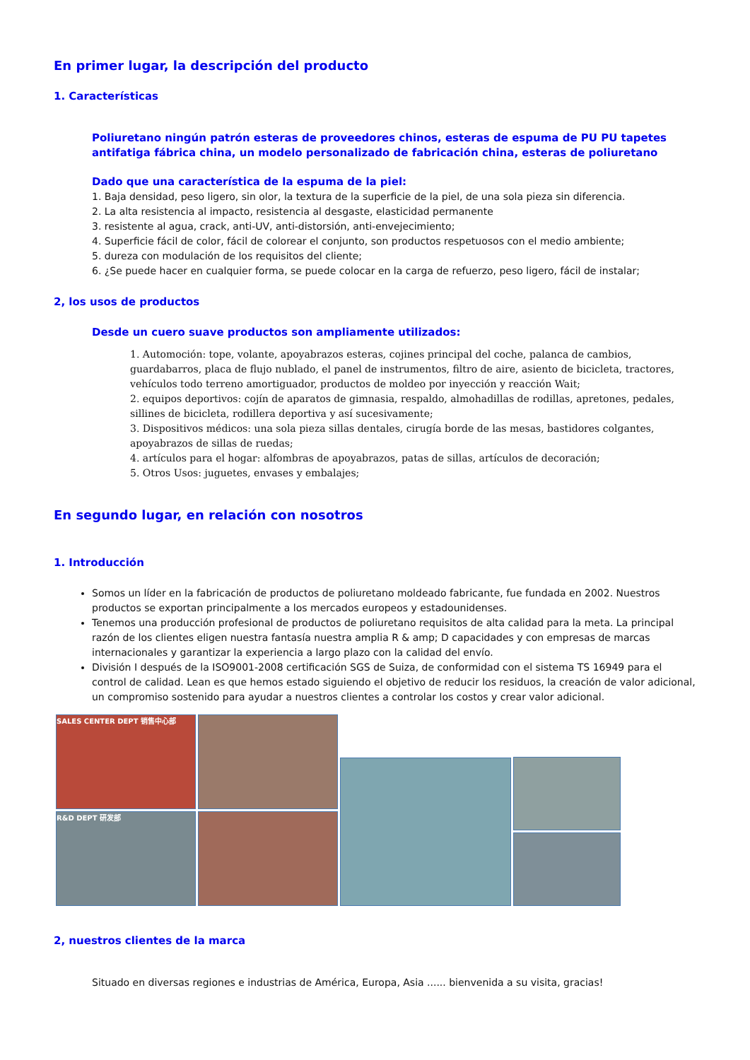En primer lugar, la descripción del producto
1. Características
Poliuretano ningún patrón esteras de proveedores chinos, esteras de espuma de PU PU tapetes antifatiga fábrica china, un modelo personalizado de fabricación china, esteras de poliuretano
Dado que una característica de la espuma de la piel:
1. Baja densidad, peso ligero, sin olor, la textura de la superficie de la piel, de una sola pieza sin diferencia.
2. La alta resistencia al impacto, resistencia al desgaste, elasticidad permanente
3. resistente al agua, crack, anti-UV, anti-distorsión, anti-envejecimiento;
4. Superficie fácil de color, fácil de colorear el conjunto, son productos respetuosos con el medio ambiente;
5. dureza con modulación de los requisitos del cliente;
6. ¿Se puede hacer en cualquier forma, se puede colocar en la carga de refuerzo, peso ligero, fácil de instalar;
2, los usos de productos
Desde un cuero suave productos son ampliamente utilizados:
1. Automoción: tope, volante, apoyabrazos esteras, cojines principal del coche, palanca de cambios, guardabarros, placa de flujo nublado, el panel de instrumentos, filtro de aire, asiento de bicicleta, tractores, vehículos todo terreno amortiguador, productos de moldeo por inyección y reacción Wait;
2. equipos deportivos: cojín de aparatos de gimnasia, respaldo, almohadillas de rodillas, apretones, pedales, sillines de bicicleta, rodillera deportiva y así sucesivamente;
3. Dispositivos médicos: una sola pieza sillas dentales, cirugía borde de las mesas, bastidores colgantes, apoyabrazos de sillas de ruedas;
4. artículos para el hogar: alfombras de apoyabrazos, patas de sillas, artículos de decoración;
5. Otros Usos: juguetes, envases y embalajes;
En segundo lugar, en relación con nosotros
1. Introducción
Somos un líder en la fabricación de productos de poliuretano moldeado fabricante, fue fundada en 2002. Nuestros productos se exportan principalmente a los mercados europeos y estadounidenses.
Tenemos una producción profesional de productos de poliuretano requisitos de alta calidad para la meta. La principal razón de los clientes eligen nuestra fantasía nuestra amplia R & amp; D capacidades y con empresas de marcas internacionales y garantizar la experiencia a largo plazo con la calidad del envío.
División I después de la ISO9001-2008 certificación SGS de Suiza, de conformidad con el sistema TS 16949 para el control de calidad. Lean es que hemos estado siguiendo el objetivo de reducir los residuos, la creación de valor adicional, un compromiso sostenido para ayudar a nuestros clientes a controlar los costos y crear valor adicional.
SALES CENTER DEPT 销售中心部
R&D DEPT 研发部
2, nuestros clientes de la marca
Situado en diversas regiones e industrias de América, Europa, Asia ...... bienvenida a su visita, gracias!